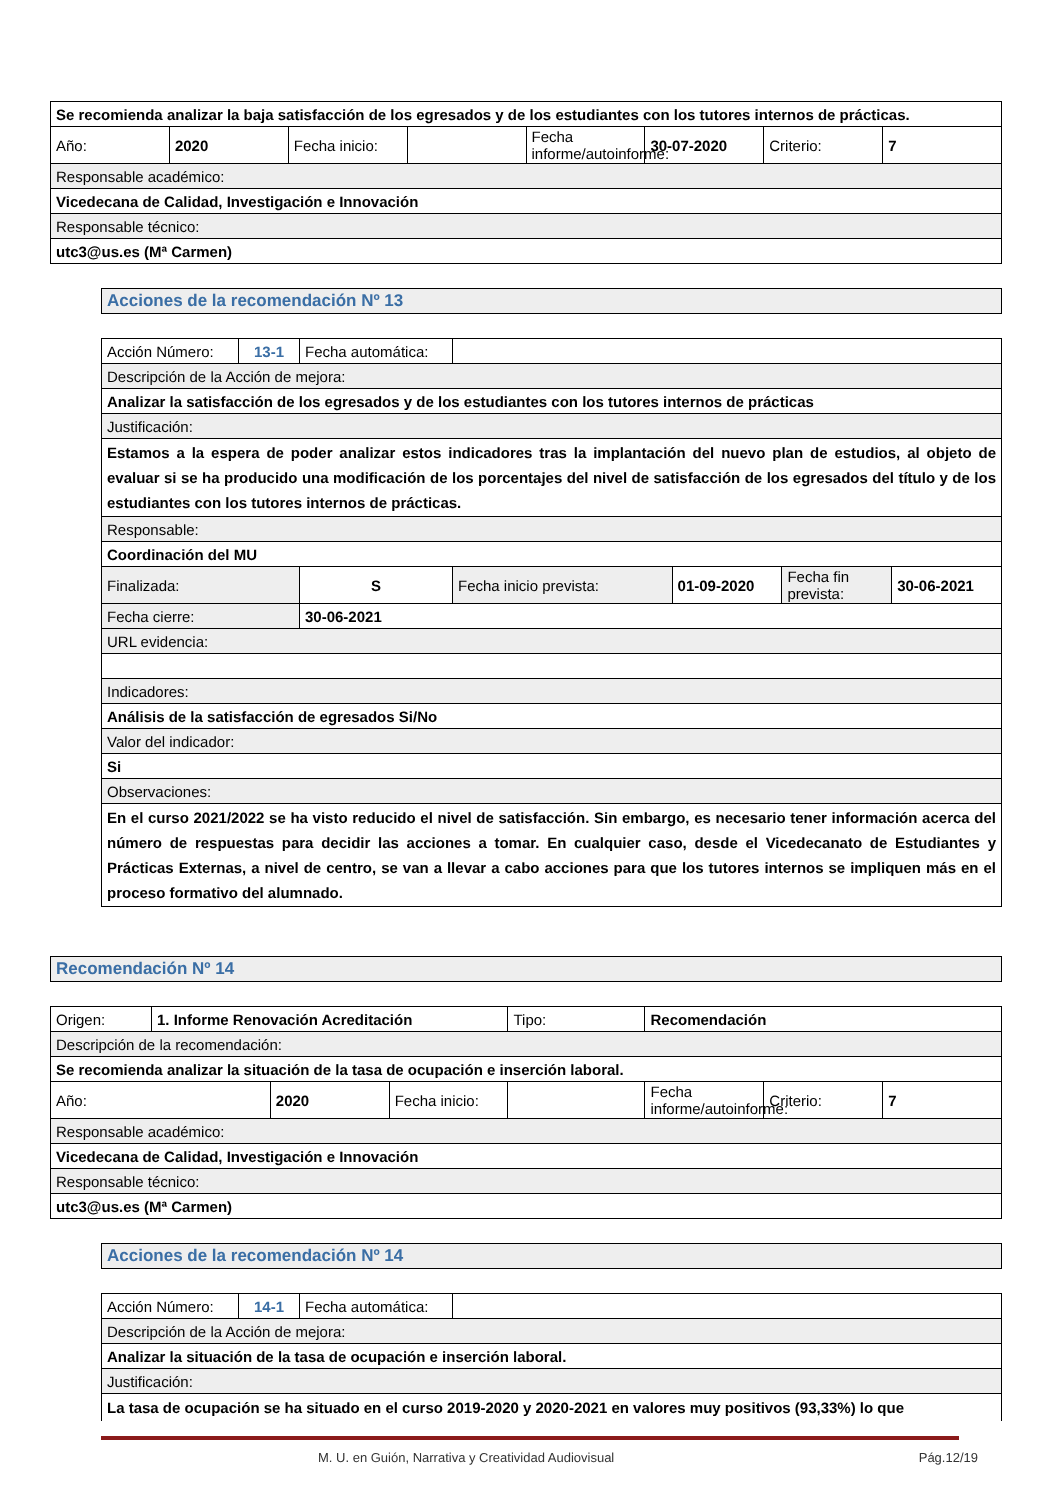| Se recomienda analizar la baja satisfacción de los egresados y de los estudiantes con los tutores internos de prácticas. | | | | | | | |
| Año: | 2020 | Fecha inicio: | | Fecha informe/autoinforme: | 30-07-2020 | Criterio: | 7 |
| Responsable académico: | | | | | | | |
| Vicedecana de Calidad, Investigación e Innovación | | | | | | | |
| Responsable técnico: | | | | | | | |
| utc3@us.es (Mª Carmen) | | | | | | | |
| Acciones de la recomendación Nº 13 |
| Acción Número: | 13-1 | Fecha automática: | | | | |
| Descripción de la Acción de mejora: | | | | | | |
| Analizar la satisfacción de los egresados y de los estudiantes con los tutores internos de prácticas | | | | | | |
| Justificación: | | | | | | |
| Estamos a la espera de poder analizar estos indicadores tras la implantación del nuevo plan de estudios, al objeto de evaluar si se ha producido una modificación de los porcentajes del nivel de satisfacción de los egresados del título y de los estudiantes con los tutores internos de prácticas. | | | | | | |
| Responsable: | | | | | | |
| Coordinación del MU | | | | | | |
| Finalizada: | | S | Fecha inicio prevista: | 01-09-2020 | Fecha fin prevista: | 30-06-2021 |
| Fecha cierre: | | 30-06-2021 | | | | |
| URL evidencia: | | | | | | |
| Indicadores: | | | | | | |
| Análisis de la satisfacción de egresados Si/No | | | | | | |
| Valor del indicador: | | | | | | |
| Si | | | | | | |
| Observaciones: | | | | | | |
| En el curso 2021/2022 se ha visto reducido el nivel de satisfacción. Sin embargo, es necesario tener información acerca del número de respuestas para decidir las acciones a tomar. En cualquier caso, desde el Vicedecanato de Estudiantes y Prácticas Externas, a nivel de centro, se van a llevar a cabo acciones para que los tutores internos se impliquen más en el proceso formativo del alumnado. | | | | | | |
| Recomendación Nº 14 |
| Origen: | 1. Informe Renovación Acreditación | | | Tipo: | Recomendación | | |
| Descripción de la recomendación: | | | | | | | |
| Se recomienda analizar la situación de la tasa de ocupación e inserción laboral. | | | | | | | |
| Año: | | 2020 | Fecha inicio: | | Fecha informe/autoinforme: | Criterio: | 7 |
| Responsable académico: | | | | | | | |
| Vicedecana de Calidad, Investigación e Innovación | | | | | | | |
| Responsable técnico: | | | | | | | |
| utc3@us.es (Mª Carmen) | | | | | | | |
| Acciones de la recomendación Nº 14 |
| Acción Número: | 14-1 | Fecha automática: | |
| Descripción de la Acción de mejora: | | | |
| Analizar la situación de la tasa de ocupación e inserción laboral. | | | |
| Justificación: | | | |
| La tasa de ocupación se ha situado en el curso 2019-2020 y 2020-2021 en valores muy positivos (93,33%) lo que | | | |
M. U. en Guión, Narrativa y Creatividad Audiovisual Pág.12/19